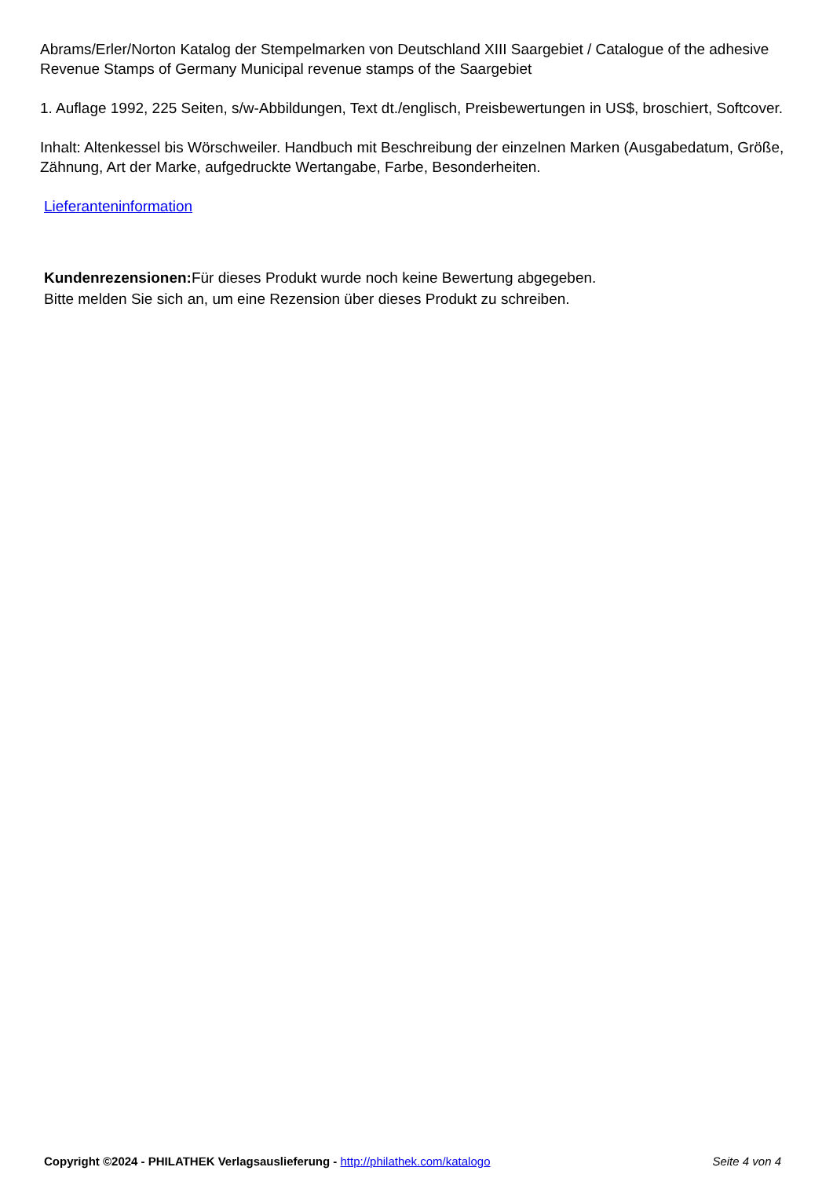Abrams/Erler/Norton Katalog der Stempelmarken von Deutschland XIII Saargebiet / Catalogue of the adhesive Revenue Stamps of Germany Municipal revenue stamps of the Saargebiet
1. Auflage 1992, 225 Seiten, s/w-Abbildungen, Text dt./englisch, Preisbewertungen in US$, broschiert, Softcover.
Inhalt: Altenkessel bis Wörschweiler. Handbuch mit Beschreibung der einzelnen Marken (Ausgabedatum, Größe, Zähnung, Art der Marke, aufgedruckte Wertangabe, Farbe, Besonderheiten.
Lieferanteninformation
Kundenrezensionen: Für dieses Produkt wurde noch keine Bewertung abgegeben.
Bitte melden Sie sich an, um eine Rezension über dieses Produkt zu schreiben.
Copyright ©2024 - PHILATHEK Verlagsauslieferung - http://philathek.com/katalogo Seite 4 von 4